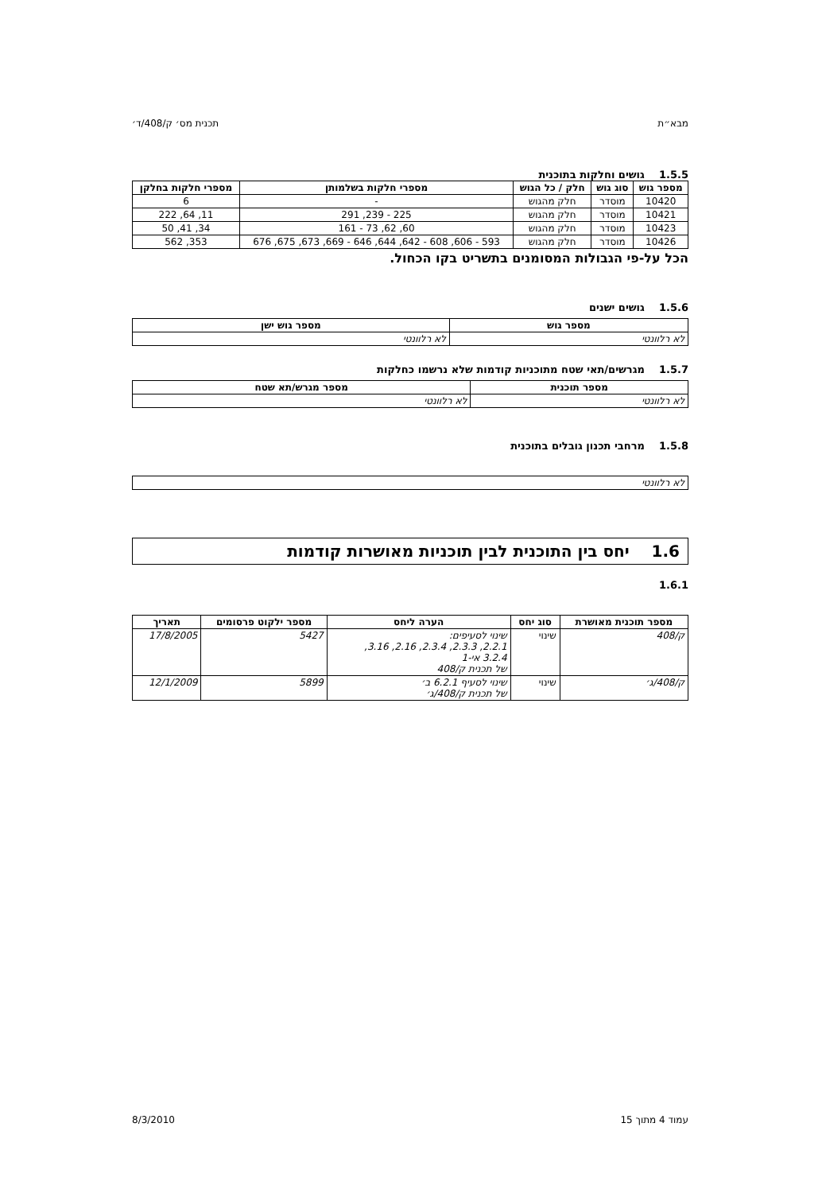מבא״ת תכנית מס׳ ק/408/ד׳
1.5.5 גושים וחלקות בתוכנית
| מספר גוש | סוג גוש | חלק / כל הגוש | מספרי חלקות בשלמותן | מספרי חלקות בחלקן |
| --- | --- | --- | --- | --- |
| 10420 | מוסדר | חלק מהגוש | - | 6 |
| 10421 | מוסדר | חלק מהגוש | 225 - 239, 291 | 11, 64, 222 |
| 10423 | מוסדר | חלק מהגוש | 60, 62, 73 - 161 | 34, 41, 50 |
| 10426 | מוסדר | חלק מהגוש | 593 - 606, 608 - 642, 644, 646 - 669, 673, 675, 676 | 353, 562 |
הכל על-פי הגבולות המסומנים בתשריט בקו הכחול.
1.5.6 גושים ישנים
| מספר גוש | מספר גוש ישן |
| --- | --- |
| לא רלוונטי | לא רלוונטי |
1.5.7 מגרשים/תאי שטח מתוכניות קודמות שלא נרשמו כחלקות
| מספר תוכנית | מספר מגרש/תא שטח |
| --- | --- |
| לא רלוונטי | לא רלוונטי |
1.5.8 מרחבי תכנון גובלים בתוכנית
| לא רלוונטי |
1.6 יחס בין התוכנית לבין תוכניות מאושרות קודמות
1.6.1
| מספר תוכנית מאושרת | סוג יחס | הערה ליחס | מספר ילקוט פרסומים | תאריך |
| --- | --- | --- | --- | --- |
| ק/408 | שינוי | שינוי לסעיפים: 2.2.1, 2.3.3, 2.3.4, 2.16, 3.16, 3.2.4 אי-1 של תכנית ק/408 | 5427 | 17/8/2005 |
| ק/408/ג׳ | שינוי | שינוי לסעיף 6.2.1 ב׳ של תכנית ק/408/ג׳ | 5899 | 12/1/2009 |
עמוד 4 מתוך 15 8/3/2010